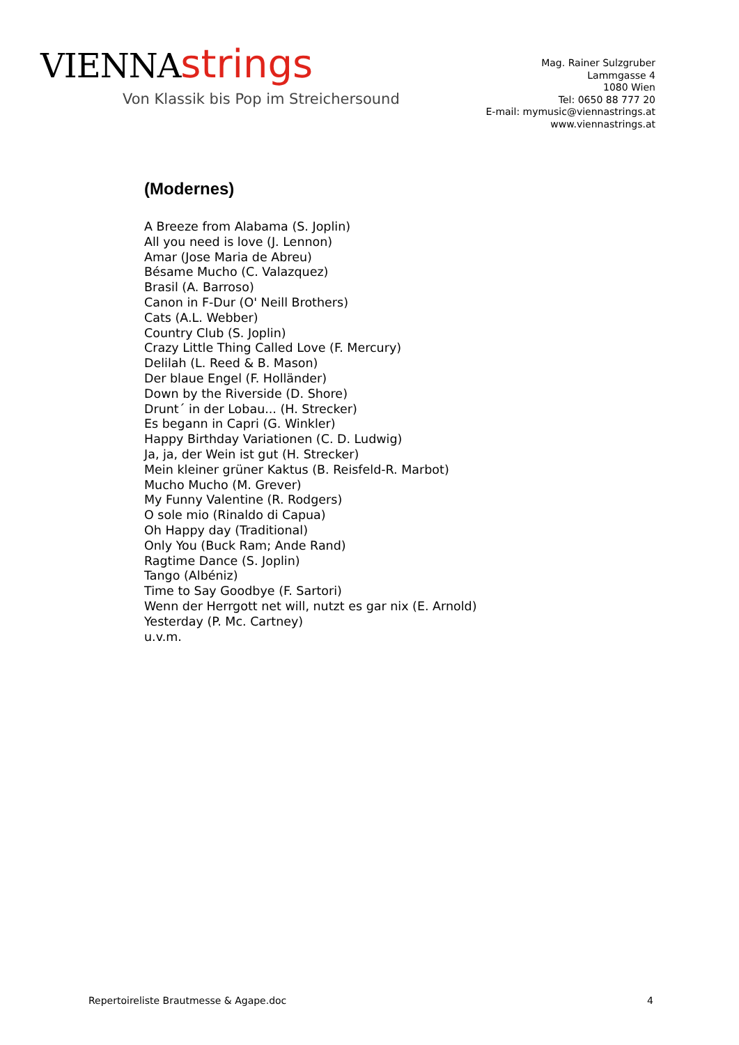VIENNA strings
Von Klassik bis Pop im Streichersound
Mag. Rainer Sulzgruber
Lammgasse 4
1080 Wien
Tel: 0650 88 777 20
E-mail: mymusic@viennastrings.at
www.viennastrings.at
(Modernes)
A Breeze from Alabama (S. Joplin)
All you need is love (J. Lennon)
Amar (Jose Maria de Abreu)
Bésame Mucho (C. Valazquez)
Brasil (A. Barroso)
Canon in F-Dur (O' Neill Brothers)
Cats (A.L. Webber)
Country Club (S. Joplin)
Crazy Little Thing Called Love (F. Mercury)
Delilah (L. Reed & B. Mason)
Der blaue Engel (F. Holländer)
Down by the Riverside (D. Shore)
Drunt´ in der Lobau... (H. Strecker)
Es begann in Capri (G. Winkler)
Happy Birthday Variationen (C. D. Ludwig)
Ja, ja, der Wein ist gut (H. Strecker)
Mein kleiner grüner Kaktus (B. Reisfeld-R. Marbot)
Mucho Mucho (M. Grever)
My Funny Valentine (R. Rodgers)
O sole mio (Rinaldo di Capua)
Oh Happy day (Traditional)
Only You (Buck Ram; Ande Rand)
Ragtime Dance (S. Joplin)
Tango (Albéniz)
Time to Say Goodbye (F. Sartori)
Wenn der Herrgott net will, nutzt es gar nix (E. Arnold)
Yesterday (P. Mc. Cartney)
u.v.m.
Repertoireliste Brautmesse & Agape.doc 4